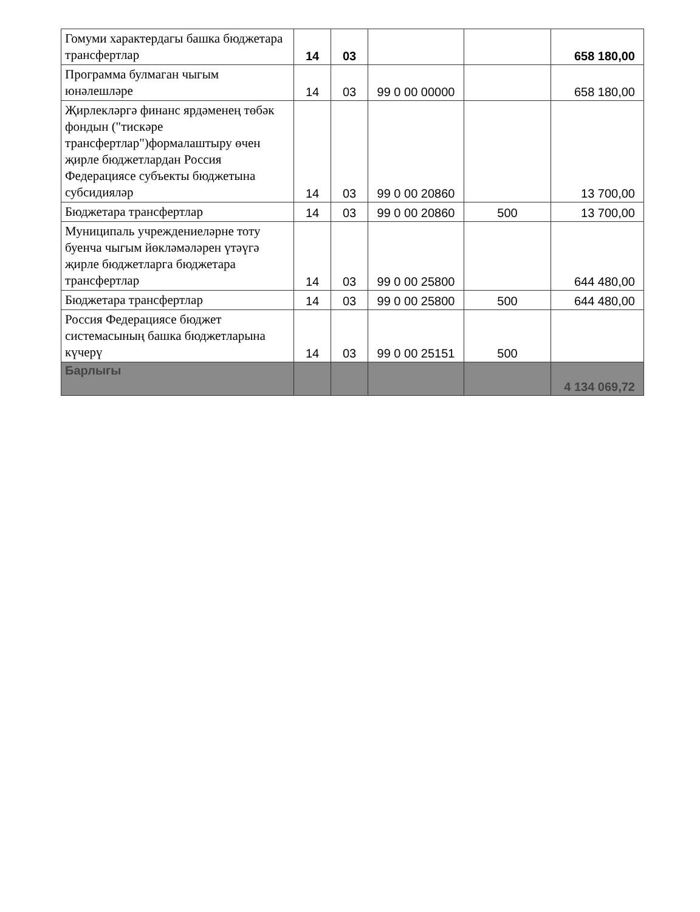| Гомуми характердагы башка бюджетара трансфертлар | 14 | 03 | | | 658 180,00 |
| Программа булмаган чыгым юнәлешләре | 14 | 03 | 99 0 00 00000 | | 658 180,00 |
| Җирлекләргә финанс ярдәменең төбәк фондын ("тискәре трансфертлар")формалаштыру өчен җирле бюджетлардан Россия Федерациясе субъекты бюджетына субсидияләр | 14 | 03 | 99 0 00 20860 | | 13 700,00 |
| Бюджетара трансфертлар | 14 | 03 | 99 0 00 20860 | 500 | 13 700,00 |
| Муниципаль учреждениеләрне тоту буенча чыгым йөкләмәләрен үтәүгә җирле бюджетларга бюджетара трансфертлар | 14 | 03 | 99 0 00 25800 | | 644 480,00 |
| Бюджетара трансфертлар | 14 | 03 | 99 0 00 25800 | 500 | 644 480,00 |
| Россия Федерациясе бюджет системасының башка бюджетларына күчерү | 14 | 03 | 99 0 00 25151 | 500 | |
| Барлыгы | | | | | 4 134 069,72 |